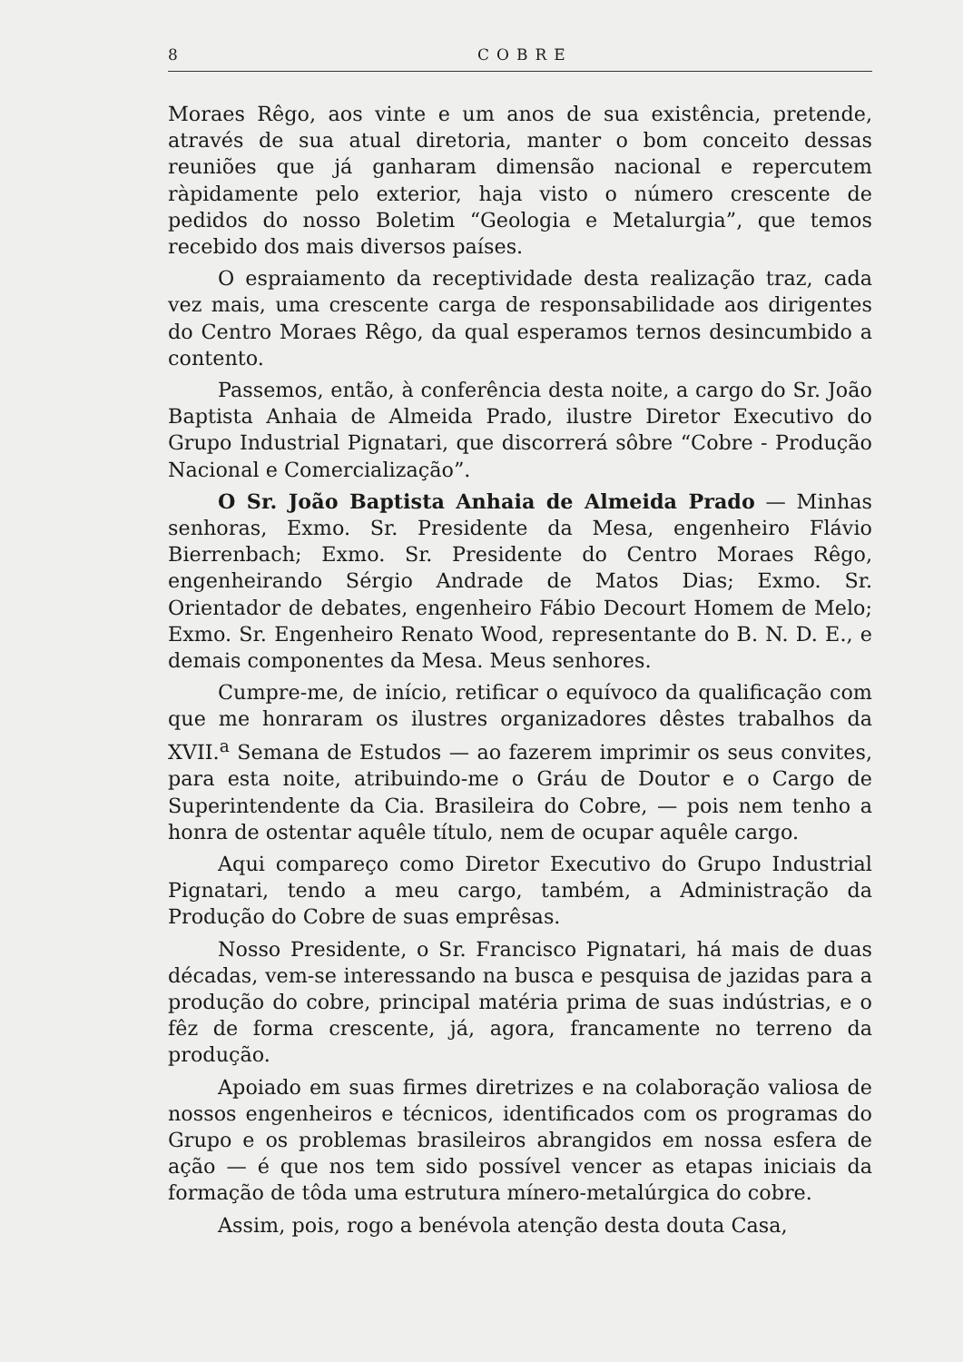8 COBRE
Moraes Rêgo, aos vinte e um anos de sua existência, pretende, através de sua atual diretoria, manter o bom conceito dessas reuniões que já ganharam dimensão nacional e repercutem ràpidamente pelo exterior, haja visto o número crescente de pedidos do nosso Boletim “Geologia e Metalurgia”, que temos recebido dos mais diversos países.
O espraiamento da receptividade desta realização traz, cada vez mais, uma crescente carga de responsabilidade aos dirigentes do Centro Moraes Rêgo, da qual esperamos ternos desincumbido a contento.
Passemos, então, à conferência desta noite, a cargo do Sr. João Baptista Anhaia de Almeida Prado, ilustre Diretor Executivo do Grupo Industrial Pignatari, que discorrerá sôbre “Cobre - Produção Nacional e Comercialização”.
O Sr. João Baptista Anhaia de Almeida Prado — Minhas senhoras, Exmo. Sr. Presidente da Mesa, engenheiro Flávio Bierrenbach; Exmo. Sr. Presidente do Centro Moraes Rêgo, engenheirando Sérgio Andrade de Matos Dias; Exmo. Sr. Orientador de debates, engenheiro Fábio Decourt Homem de Melo; Exmo. Sr. Engenheiro Renato Wood, representante do B. N. D. E., e demais componentes da Mesa. Meus senhores.
Cumpre-me, de início, retificar o equívoco da qualificação com que me honraram os ilustres organizadores dêstes trabalhos da XVII.<sup>a</sup> Semana de Estudos — ao fazerem imprimir os seus convites, para esta noite, atribuindo-me o Gráu de Doutor e o Cargo de Superintendente da Cia. Brasileira do Cobre, — pois nem tenho a honra de ostentar aquêle título, nem de ocupar aquêle cargo.
Aqui compareço como Diretor Executivo do Grupo Industrial Pignatari, tendo a meu cargo, também, a Administração da Produção do Cobre de suas emprêsas.
Nosso Presidente, o Sr. Francisco Pignatari, há mais de duas décadas, vem-se interessando na busca e pesquisa de jazidas para a produção do cobre, principal matéria prima de suas indústrias, e o fêz de forma crescente, já, agora, francamente no terreno da produção.
Apoiado em suas firmes diretrizes e na colaboração valiosa de nossos engenheiros e técnicos, identificados com os programas do Grupo e os problemas brasileiros abrangidos em nossa esfera de ação — é que nos tem sido possível vencer as etapas iniciais da formação de tôda uma estrutura mínero-metalúrgica do cobre.
Assim, pois, rogo a benévola atenção desta douta Casa,